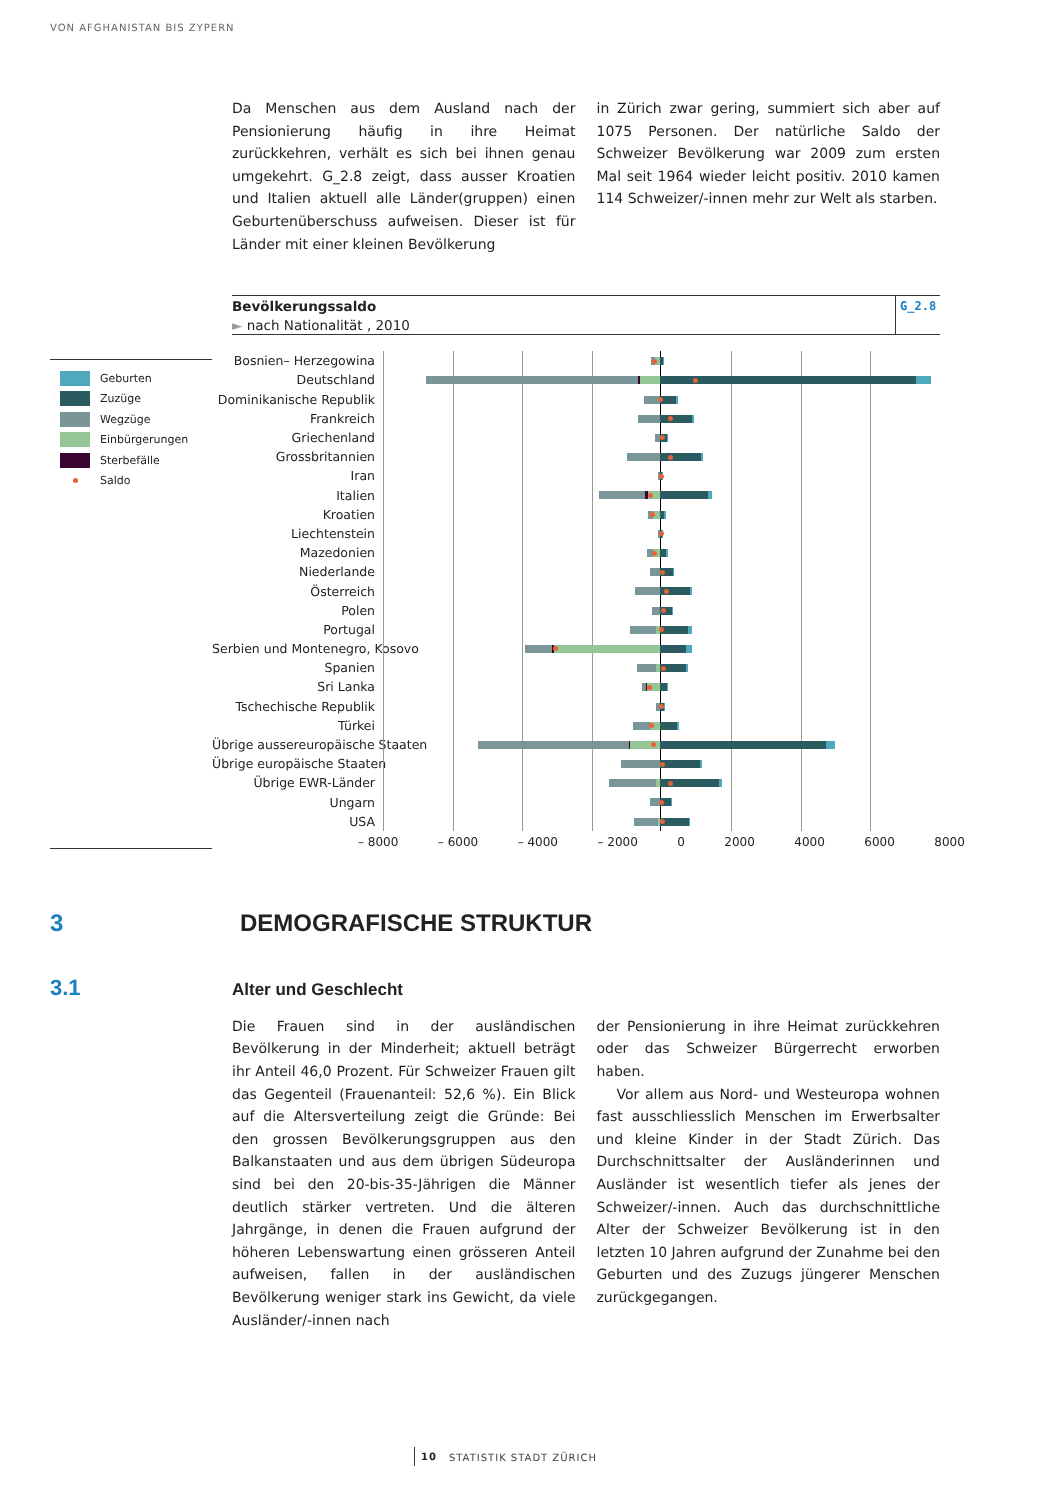VON AFGHANISTAN BIS ZYPERN
Da Menschen aus dem Ausland nach der Pensionierung häufig in ihre Heimat zurückkehren, verhält es sich bei ihnen genau umgekehrt. G_2.8 zeigt, dass ausser Kroatien und Italien aktuell alle Länder(gruppen) einen Geburtenüberschuss aufweisen. Dieser ist für Länder mit einer kleinen Bevölkerung
in Zürich zwar gering, summiert sich aber auf 1075 Personen. Der natürliche Saldo der Schweizer Bevölkerung war 2009 zum ersten Mal seit 1964 wieder leicht positiv. 2010 kamen 114 Schweizer/-innen mehr zur Welt als starben.
Bevölkerungssaldo
► nach Nationalität , 2010
G_2.8
Geburten
Zuzüge
Wegzüge
Einbürgerungen
Sterbefälle
Saldo
Bosnien– Herzegowina
Deutschland
Dominikanische Republik
Frankreich
Griechenland
Grossbritannien
Iran
Italien
Kroatien
Liechtenstein
Mazedonien
Niederlande
Österreich
Polen
Portugal
Serbien und Montenegro, Kosovo
Spanien
Sri Lanka
Tschechische Republik
Türkei
Übrige aussereuropäische Staaten
Übrige europäische Staaten
Übrige EWR-Länder
Ungarn
USA
– 8000 – 6000 – 4000 – 2000 0 2000 4000 6000 8000
3 DEMOGRAFISCHE STRUKTUR
3.1
Alter und Geschlecht
Die Frauen sind in der ausländischen Bevölkerung in der Minderheit; aktuell beträgt ihr Anteil 46,0 Prozent. Für Schweizer Frauen gilt das Gegenteil (Frauenanteil: 52,6 %). Ein Blick auf die Altersverteilung zeigt die Gründe: Bei den grossen Bevölkerungsgruppen aus den Balkanstaaten und aus dem übrigen Südeuropa sind bei den 20-bis-35-Jährigen die Männer deutlich stärker vertreten. Und die älteren Jahrgänge, in denen die Frauen aufgrund der höheren Lebenswartung einen grösseren Anteil aufweisen, fallen in der ausländischen Bevölkerung weniger stark ins Gewicht, da viele Ausländer/-innen nach
der Pensionierung in ihre Heimat zurückkehren oder das Schweizer Bürgerrecht erworben haben.
Vor allem aus Nord- und Westeuropa wohnen fast ausschliesslich Menschen im Erwerbsalter und kleine Kinder in der Stadt Zürich. Das Durchschnittsalter der Ausländerinnen und Ausländer ist wesentlich tiefer als jenes der Schweizer/-innen. Auch das durchschnittliche Alter der Schweizer Bevölkerung ist in den letzten 10 Jahren aufgrund der Zunahme bei den Geburten und des Zuzugs jüngerer Menschen zurückgegangen.
10 STATISTIK STADT ZÜRICH